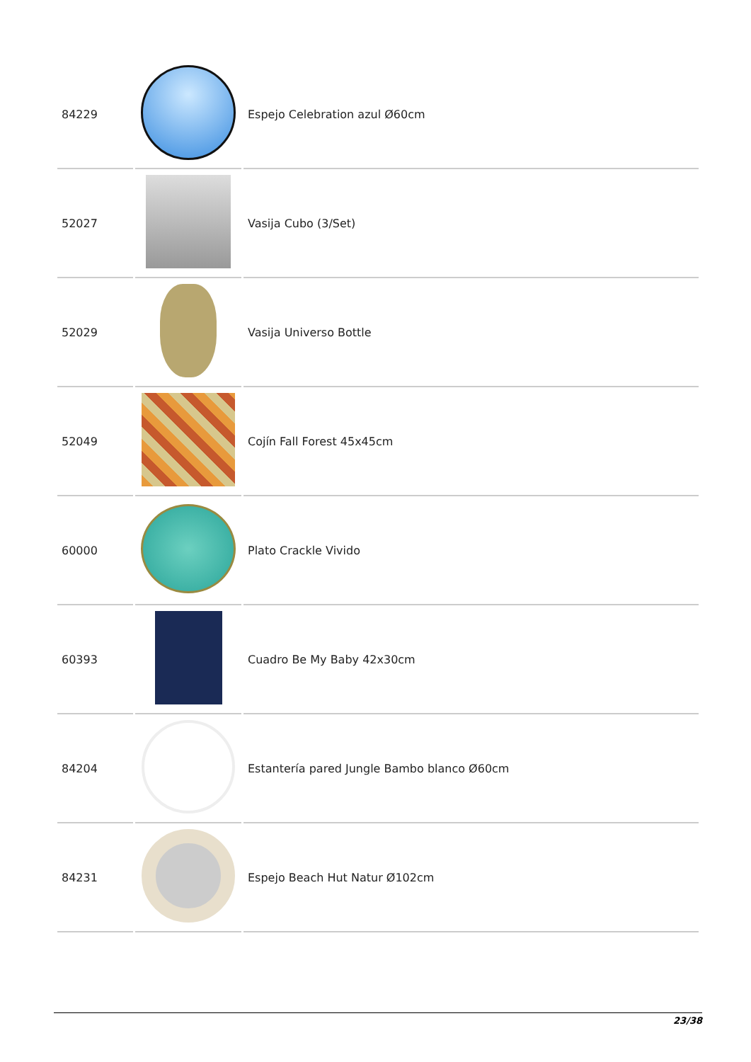| 84229 | | Espejo Celebration azul Ø60cm |
| 52027 | | Vasija Cubo (3/Set) |
| 52029 | | Vasija Universo Bottle |
| 52049 | | Cojín Fall Forest 45x45cm |
| 60000 | | Plato Crackle Vivido |
| 60393 | | Cuadro Be My Baby 42x30cm |
| 84204 | | Estantería pared Jungle Bambo blanco Ø60cm |
| 84231 | | Espejo Beach Hut Natur Ø102cm |
23/38